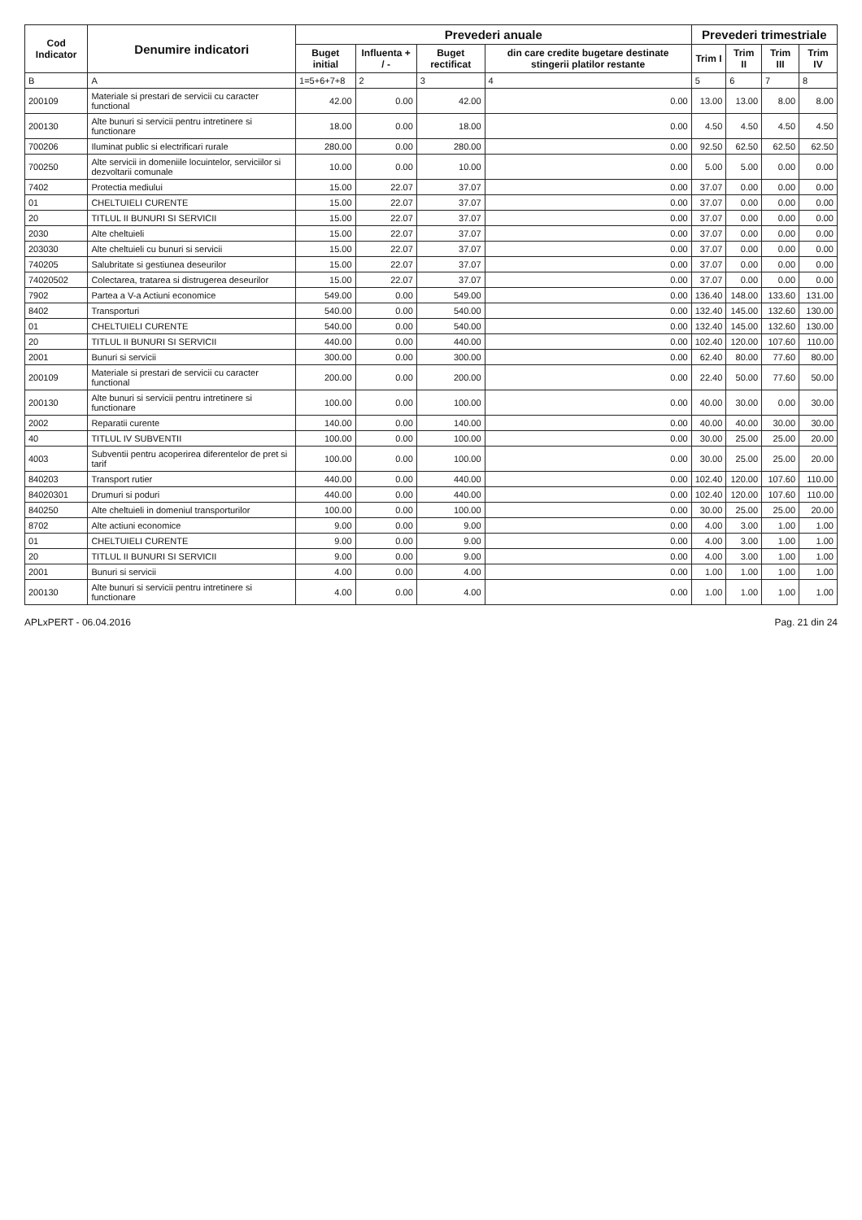| Cod Indicator | Denumire indicatori | Prevederi anuale | | | | Prevederi trimestriale | | | |
| --- | --- | --- | --- | --- | --- | --- | --- | --- | --- |
| | | Buget initial | Influenta + / - | Buget rectificat | din care credite bugetare destinate stingerii platilor restante | Trim I | Trim II | Trim III | Trim IV |
| B | A | 1=5+6+7+8 | 2 | 3 | 4 | 5 | 6 | 7 | 8 |
| 200109 | Materiale si prestari de servicii cu caracter functional | 42.00 | 0.00 | 42.00 | 0.00 | 13.00 | 13.00 | 8.00 | 8.00 |
| 200130 | Alte bunuri si servicii pentru intretinere si functionare | 18.00 | 0.00 | 18.00 | 0.00 | 4.50 | 4.50 | 4.50 | 4.50 |
| 700206 | Iluminat public si electrificari rurale | 280.00 | 0.00 | 280.00 | 0.00 | 92.50 | 62.50 | 62.50 | 62.50 |
| 700250 | Alte servicii in domeniile locuintelor, serviciilor si dezvoltarii comunale | 10.00 | 0.00 | 10.00 | 0.00 | 5.00 | 5.00 | 0.00 | 0.00 |
| 7402 | Protectia mediului | 15.00 | 22.07 | 37.07 | 0.00 | 37.07 | 0.00 | 0.00 | 0.00 |
| 01 | CHELTUIELI CURENTE | 15.00 | 22.07 | 37.07 | 0.00 | 37.07 | 0.00 | 0.00 | 0.00 |
| 20 | TITLUL II BUNURI SI SERVICII | 15.00 | 22.07 | 37.07 | 0.00 | 37.07 | 0.00 | 0.00 | 0.00 |
| 2030 | Alte cheltuieli | 15.00 | 22.07 | 37.07 | 0.00 | 37.07 | 0.00 | 0.00 | 0.00 |
| 203030 | Alte cheltuieli cu bunuri si servicii | 15.00 | 22.07 | 37.07 | 0.00 | 37.07 | 0.00 | 0.00 | 0.00 |
| 740205 | Salubritate si gestiunea deseurilor | 15.00 | 22.07 | 37.07 | 0.00 | 37.07 | 0.00 | 0.00 | 0.00 |
| 74020502 | Colectarea, tratarea si distrugerea deseurilor | 15.00 | 22.07 | 37.07 | 0.00 | 37.07 | 0.00 | 0.00 | 0.00 |
| 7902 | Partea a V-a Actiuni economice | 549.00 | 0.00 | 549.00 | 0.00 | 136.40 | 148.00 | 133.60 | 131.00 |
| 8402 | Transporturi | 540.00 | 0.00 | 540.00 | 0.00 | 132.40 | 145.00 | 132.60 | 130.00 |
| 01 | CHELTUIELI CURENTE | 540.00 | 0.00 | 540.00 | 0.00 | 132.40 | 145.00 | 132.60 | 130.00 |
| 20 | TITLUL II BUNURI SI SERVICII | 440.00 | 0.00 | 440.00 | 0.00 | 102.40 | 120.00 | 107.60 | 110.00 |
| 2001 | Bunuri si servicii | 300.00 | 0.00 | 300.00 | 0.00 | 62.40 | 80.00 | 77.60 | 80.00 |
| 200109 | Materiale si prestari de servicii cu caracter functional | 200.00 | 0.00 | 200.00 | 0.00 | 22.40 | 50.00 | 77.60 | 50.00 |
| 200130 | Alte bunuri si servicii pentru intretinere si functionare | 100.00 | 0.00 | 100.00 | 0.00 | 40.00 | 30.00 | 0.00 | 30.00 |
| 2002 | Reparatii curente | 140.00 | 0.00 | 140.00 | 0.00 | 40.00 | 40.00 | 30.00 | 30.00 |
| 40 | TITLUL IV SUBVENTII | 100.00 | 0.00 | 100.00 | 0.00 | 30.00 | 25.00 | 25.00 | 20.00 |
| 4003 | Subventii pentru acoperirea diferentelor de pret si tarif | 100.00 | 0.00 | 100.00 | 0.00 | 30.00 | 25.00 | 25.00 | 20.00 |
| 840203 | Transport rutier | 440.00 | 0.00 | 440.00 | 0.00 | 102.40 | 120.00 | 107.60 | 110.00 |
| 84020301 | Drumuri si poduri | 440.00 | 0.00 | 440.00 | 0.00 | 102.40 | 120.00 | 107.60 | 110.00 |
| 840250 | Alte cheltuieli in domeniul transporturilor | 100.00 | 0.00 | 100.00 | 0.00 | 30.00 | 25.00 | 25.00 | 20.00 |
| 8702 | Alte actiuni economice | 9.00 | 0.00 | 9.00 | 0.00 | 4.00 | 3.00 | 1.00 | 1.00 |
| 01 | CHELTUIELI CURENTE | 9.00 | 0.00 | 9.00 | 0.00 | 4.00 | 3.00 | 1.00 | 1.00 |
| 20 | TITLUL II BUNURI SI SERVICII | 9.00 | 0.00 | 9.00 | 0.00 | 4.00 | 3.00 | 1.00 | 1.00 |
| 2001 | Bunuri si servicii | 4.00 | 0.00 | 4.00 | 0.00 | 1.00 | 1.00 | 1.00 | 1.00 |
| 200130 | Alte bunuri si servicii pentru intretinere si functionare | 4.00 | 0.00 | 4.00 | 0.00 | 1.00 | 1.00 | 1.00 | 1.00 |
APLxPERT - 06.04.2016 Pag. 21 din 24